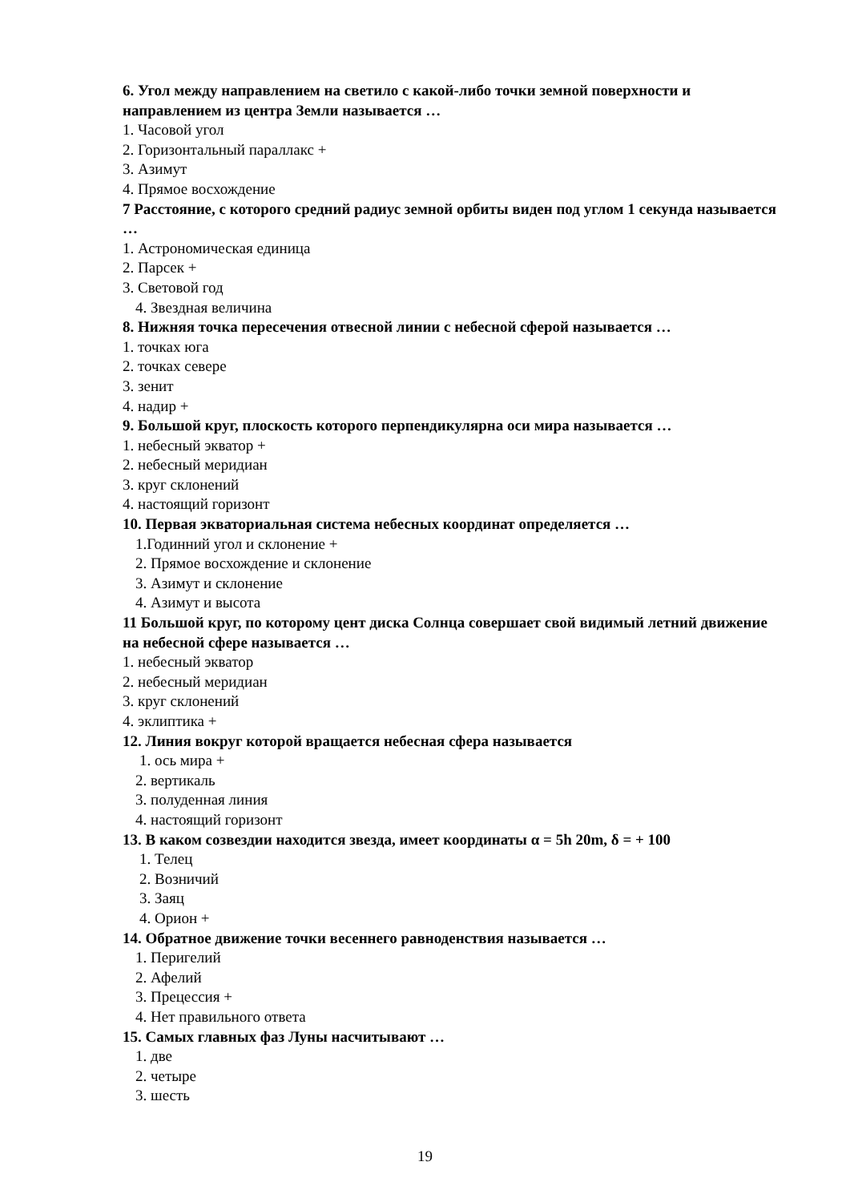6. Угол между направлением на светило с какой-либо точки земной поверхности и направлением из центра Земли называется …
1. Часовой угол
2. Горизонтальный параллакс +
3. Азимут
4. Прямое восхождение
7 Расстояние, с которого средний радиус земной орбиты виден под углом 1 секунда называется …
1. Астрономическая единица
2. Парсек +
3. Световой год
4. Звездная величина
8. Нижняя точка пересечения отвесной линии с небесной сферой называется …
1. точках юга
2. точках севере
3. зенит
4. надир +
9. Большой круг, плоскость которого перпендикулярна оси мира называется …
1. небесный экватор +
2. небесный меридиан
3. круг склонений
4. настоящий горизонт
10. Первая экваториальная система небесных координат определяется …
1.Годинний угол и склонение +
2. Прямое восхождение и склонение
3. Азимут и склонение
4. Азимут и высота
11 Большой круг, по которому цент диска Солнца совершает свой видимый летний движение на небесной сфере называется …
1. небесный экватор
2. небесный меридиан
3. круг склонений
4. эклиптика +
12. Линия вокруг которой вращается небесная сфера называется
1. ось мира +
2. вертикаль
3. полуденная линия
4. настоящий горизонт
13. В каком созвездии находится звезда, имеет координаты α = 5h 20m, δ = + 100
1. Телец
2. Возничий
3. Заяц
4. Орион +
14. Обратное движение точки весеннего равноденствия называется …
1. Перигелий
2. Афелий
3. Прецессия +
4. Нет правильного ответа
15. Самых главных фаз Луны насчитывают …
1. две
2. четыре
3. шесть
19